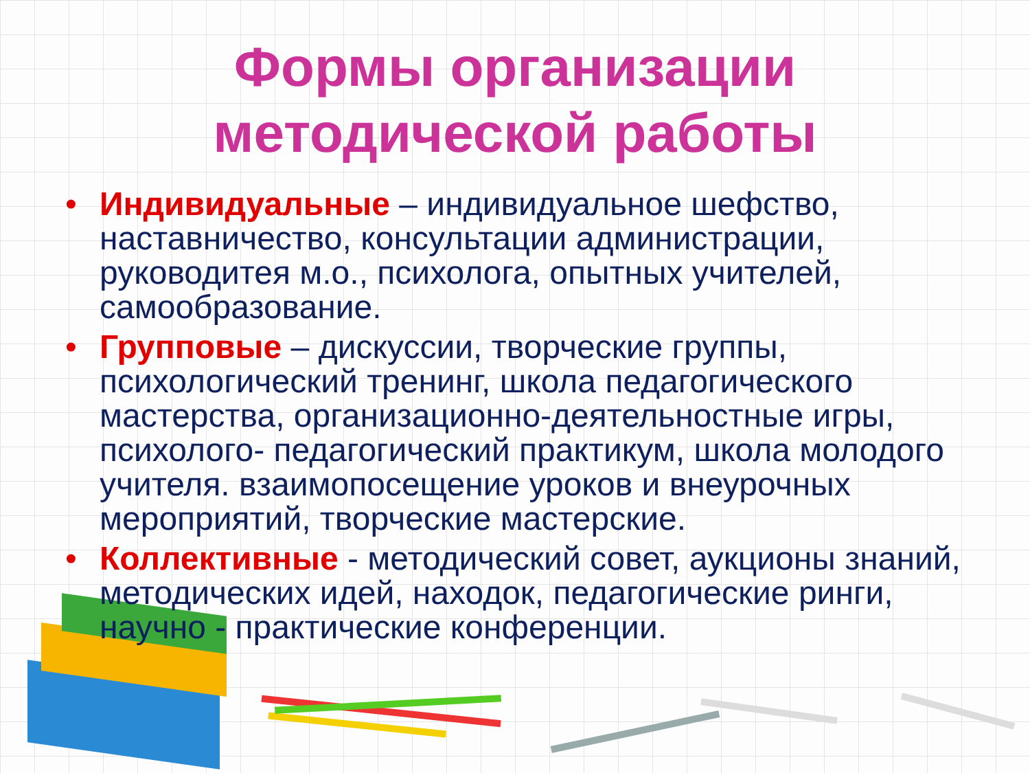Формы организации
методической работы
• Индивидуальные – индивидуальное шефство, наставничество, консультации администрации, руководитея м.о., психолога, опытных учителей, самообразование.
• Групповые – дискуссии, творческие группы, психологический тренинг, школа педагогического мастерства, организационно-деятельностные игры, психолого- педагогический практикум, школа молодого учителя. взаимопосещение уроков и внеурочных мероприятий, творческие мастерские.
• Коллективные - методический совет, аукционы знаний, методических идей, находок, педагогические ринги, научно - практические конференции.